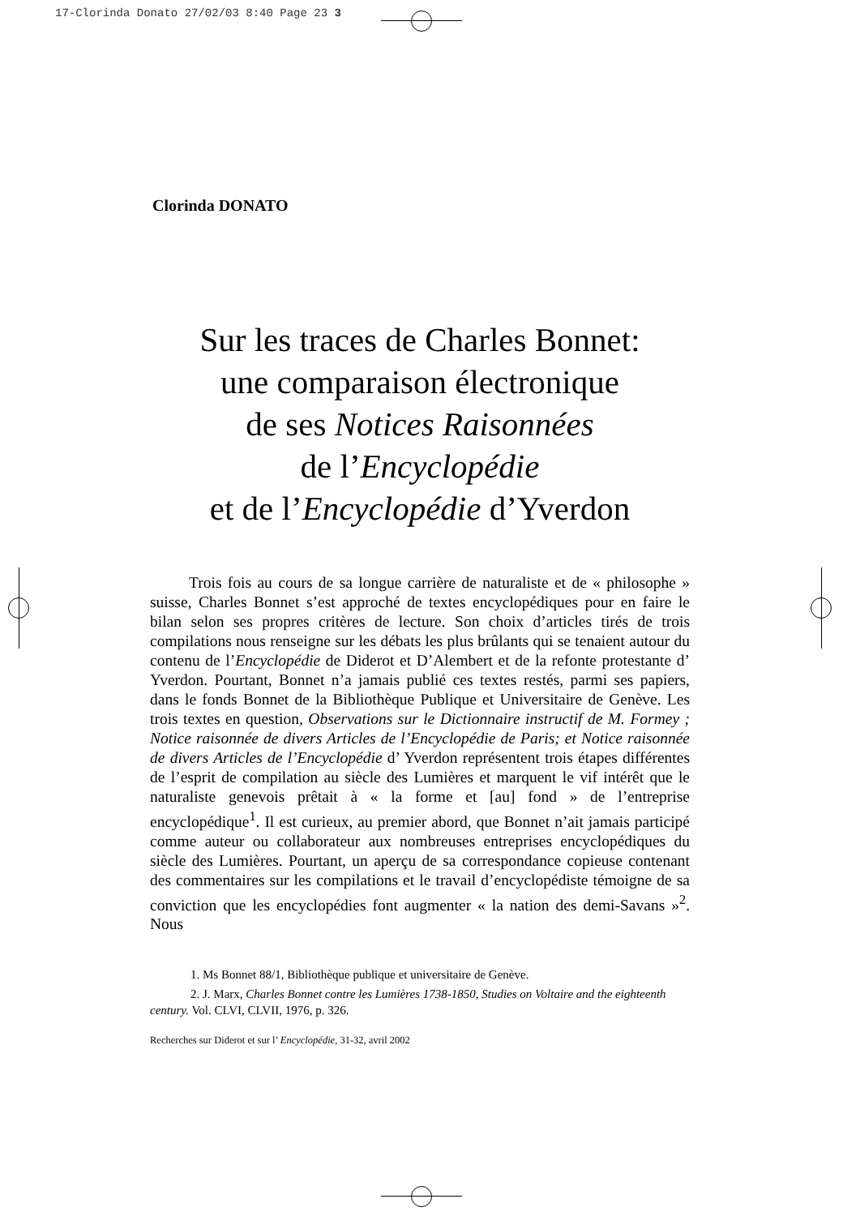17-Clorinda Donato 27/02/03 8:40 Page 23 3
Clorinda DONATO
Sur les traces de Charles Bonnet:
une comparaison électronique
de ses Notices Raisonnées
de l’Encyclopédie
et de l’Encyclopédie d’Yverdon
Trois fois au cours de sa longue carrière de naturaliste et de « philosophe » suisse, Charles Bonnet s’est approché de textes encyclopédiques pour en faire le bilan selon ses propres critères de lecture. Son choix d’articles tirés de trois compilations nous renseigne sur les débats les plus brûlants qui se tenaient autour du contenu de l’Encyclopédie de Diderot et D’Alembert et de la refonte protestante d’ Yverdon. Pourtant, Bonnet n’a jamais publié ces textes restés, parmi ses papiers, dans le fonds Bonnet de la Bibliothèque Publique et Universitaire de Genève. Les trois textes en question, Observations sur le Dictionnaire instructif de M. Formey ; Notice raisonnée de divers Articles de l’Encyclopédie de Paris; et Notice raisonnée de divers Articles de l’Encyclopédie d’ Yverdon représentent trois étapes différentes de l’esprit de compilation au siècle des Lumières et marquent le vif intérêt que le naturaliste genevois prêtait à « la forme et [au] fond » de l’entreprise encyclopédique<sup>1</sup>. Il est curieux, au premier abord, que Bonnet n’ait jamais participé comme auteur ou collaborateur aux nombreuses entreprises encyclopédiques du siècle des Lumières. Pourtant, un aperçu de sa correspondance copieuse contenant des commentaires sur les compilations et le travail d’encyclopédiste témoigne de sa conviction que les encyclopédies font augmenter « la nation des demi-Savans »<sup>2</sup>. Nous
1. Ms Bonnet 88/1, Bibliothèque publique et universitaire de Genève.
2. J. Marx, Charles Bonnet contre les Lumières 1738-1850, Studies on Voltaire and the eighteenth century. Vol. CLVI, CLVII, 1976, p. 326.
Recherches sur Diderot et sur l’ Encyclopédie, 31-32, avril 2002